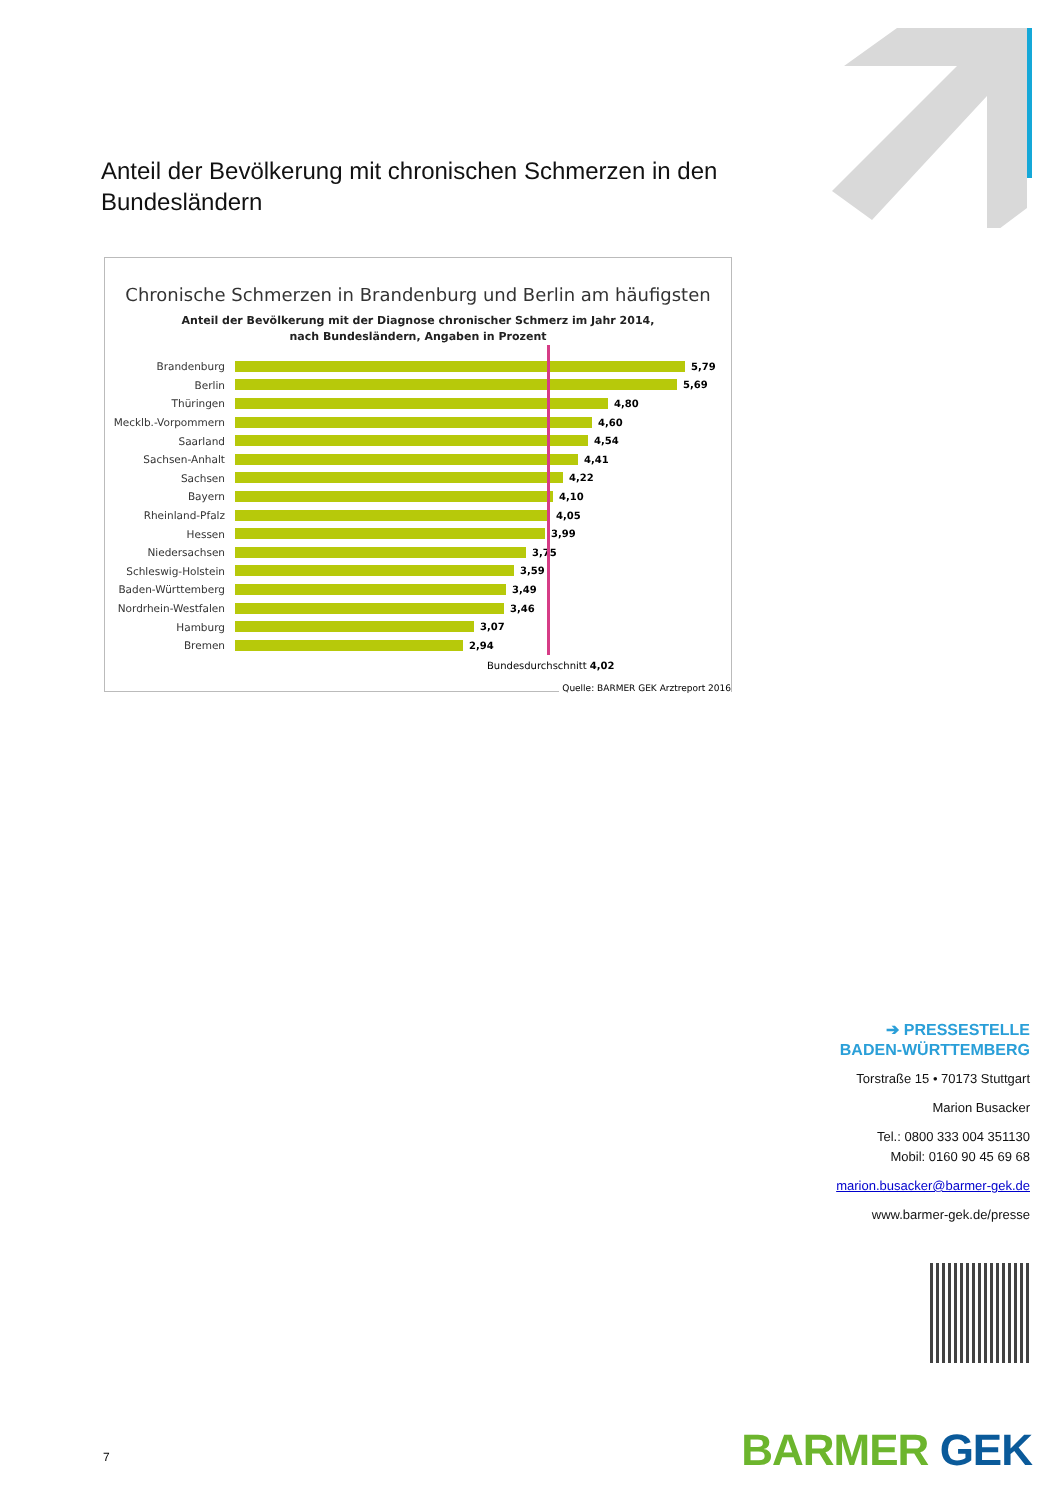Anteil der Bevölkerung mit chronischen Schmerzen in den Bundesländern
Chronische Schmerzen in Brandenburg und Berlin am häufigsten
Anteil der Bevölkerung mit der Diagnose chronischer Schmerz im Jahr 2014,
nach Bundesländern, Angaben in Prozent
Brandenburg 5,79
Berlin 5,69
Thüringen 4,80
Mecklb.-Vorpommern 4,60
Saarland 4,54
Sachsen-Anhalt 4,41
Sachsen 4,22
Bayern 4,10
Rheinland-Pfalz 4,05
Hessen 3,99
Niedersachsen 3,75
Schleswig-Holstein 3,59
Baden-Württemberg 3,49
Nordrhein-Westfalen 3,46
Hamburg 3,07
Bremen 2,94
Bundesdurchschnitt 4,02
Quelle: BARMER GEK Arztreport 2016
➔ PRESSESTELLE
BADEN-WÜRTTEMBERG
Torstraße 15 • 70173 Stuttgart
Marion Busacker
Tel.: 0800 333 004 351130
Mobil: 0160 90 45 69 68
marion.busacker@barmer-gek.de
www.barmer-gek.de/presse
BARMER GEK 7